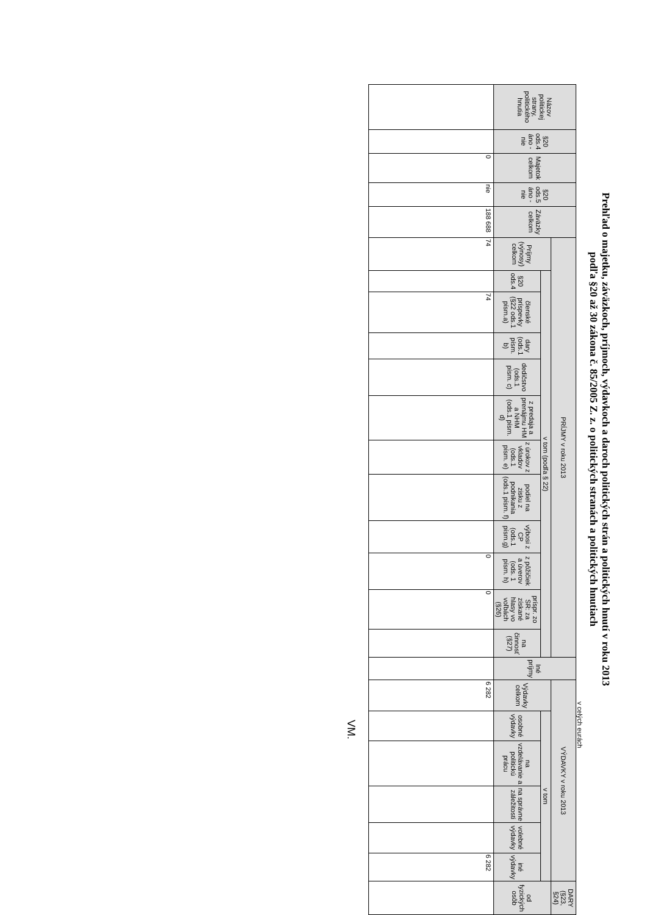Prehľad o majetku, záväzkoch, príjmoch, výdavkoch a daroch politických strán a politických hnutí v roku 2013
podľa §20 až 30 zákona č. 85/2005 Z. z. o politických stranách a politických hnutiach
v celých eurách
| Názov politickej strany, politického hnutia | §20 ods.4 áno - nie | Majetok celkom | §20 ods.5 áno - nie | Záväzky celkom | PRÍJMY v roku 2013 | | | | | | | | | | | | Iné príjmy | VÝDAVKY v roku 2013 | | | | | | DARY (§23, §24) |
| --- | --- | --- | --- | --- | --- | --- | --- | --- | --- | --- | --- | --- | --- | --- | --- | --- | --- | --- | --- | --- | --- | --- | --- | --- |
| | | | | | Príjmy (výnosy) celkom | v tom (podľa § 22) | | | | | | | | | | | | Výdavky celkom | v tom | | | | | od fyzických osôb |
| | | | | | | §20 ods.4 | členské príspevky (§22 ods.1 písm.a) | dary (ods.1 písm. b) | dedičstvo (ods.1 písm. c) | z predaja a prenájmu HM a NHM (ods.1 písm. d) | z úrokov z vkladov (ods.1 písm. e) | podiel na zisku z podnikania (ods.1 písm. f) | výbosi z CP (ods.1 písm.g) | z pôžičiek a úverov (ods. 1 písm. h) | príspr. zo SR: za získané hlasy vo voľbách (§26) | na činnosť (§27) | | | osobné výdavky | na vzdelávanie a politickú prácu | na správne záležitosti | volebné výdavky | iné výdavky | |
| | | 0 | nie | 188 688 | 74 | | 74 | | | | | | | 0 | 0 | | | 6 282 | | | | | 6 282 | |
VM.